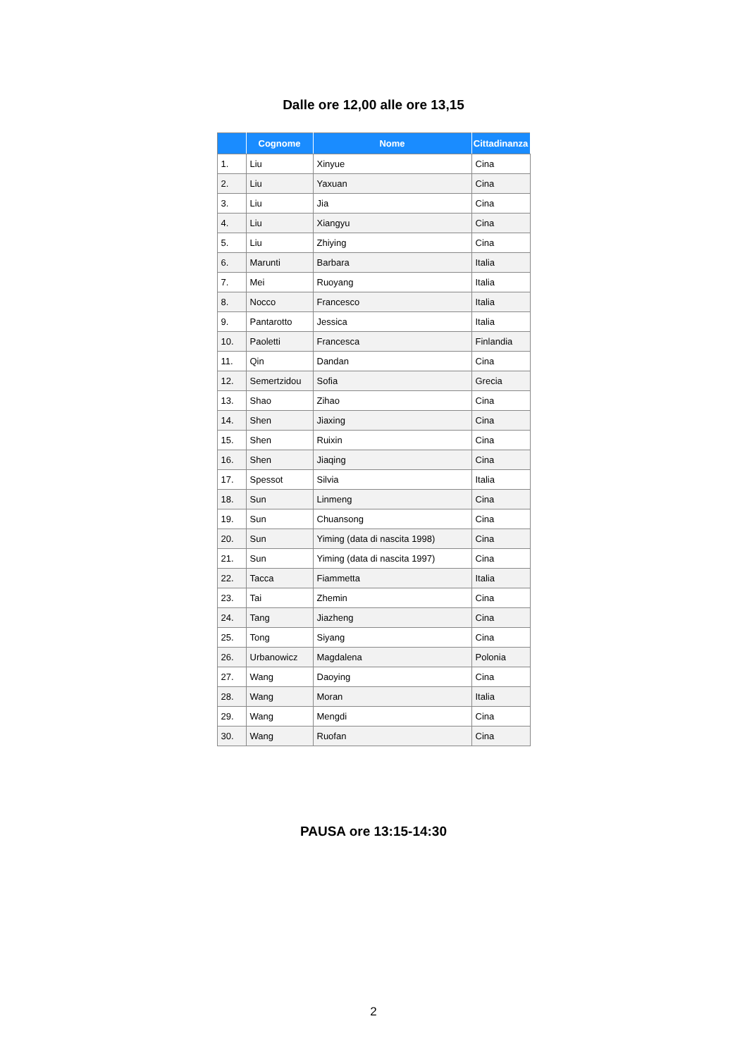Dalle ore 12,00 alle ore 13,15
| | Cognome | Nome | Cittadinanza |
| --- | --- | --- | --- |
| 1. | Liu | Xinyue | Cina |
| 2. | Liu | Yaxuan | Cina |
| 3. | Liu | Jia | Cina |
| 4. | Liu | Xiangyu | Cina |
| 5. | Liu | Zhiying | Cina |
| 6. | Marunti | Barbara | Italia |
| 7. | Mei | Ruoyang | Italia |
| 8. | Nocco | Francesco | Italia |
| 9. | Pantarotto | Jessica | Italia |
| 10. | Paoletti | Francesca | Finlandia |
| 11. | Qin | Dandan | Cina |
| 12. | Semertzidou | Sofia | Grecia |
| 13. | Shao | Zihao | Cina |
| 14. | Shen | Jiaxing | Cina |
| 15. | Shen | Ruixin | Cina |
| 16. | Shen | Jiaqing | Cina |
| 17. | Spessot | Silvia | Italia |
| 18. | Sun | Linmeng | Cina |
| 19. | Sun | Chuansong | Cina |
| 20. | Sun | Yiming (data di nascita 1998) | Cina |
| 21. | Sun | Yiming (data di nascita 1997) | Cina |
| 22. | Tacca | Fiammetta | Italia |
| 23. | Tai | Zhemin | Cina |
| 24. | Tang | Jiazheng | Cina |
| 25. | Tong | Siyang | Cina |
| 26. | Urbanowicz | Magdalena | Polonia |
| 27. | Wang | Daoying | Cina |
| 28. | Wang | Moran | Italia |
| 29. | Wang | Mengdi | Cina |
| 30. | Wang | Ruofan | Cina |
PAUSA ore 13:15-14:30
2